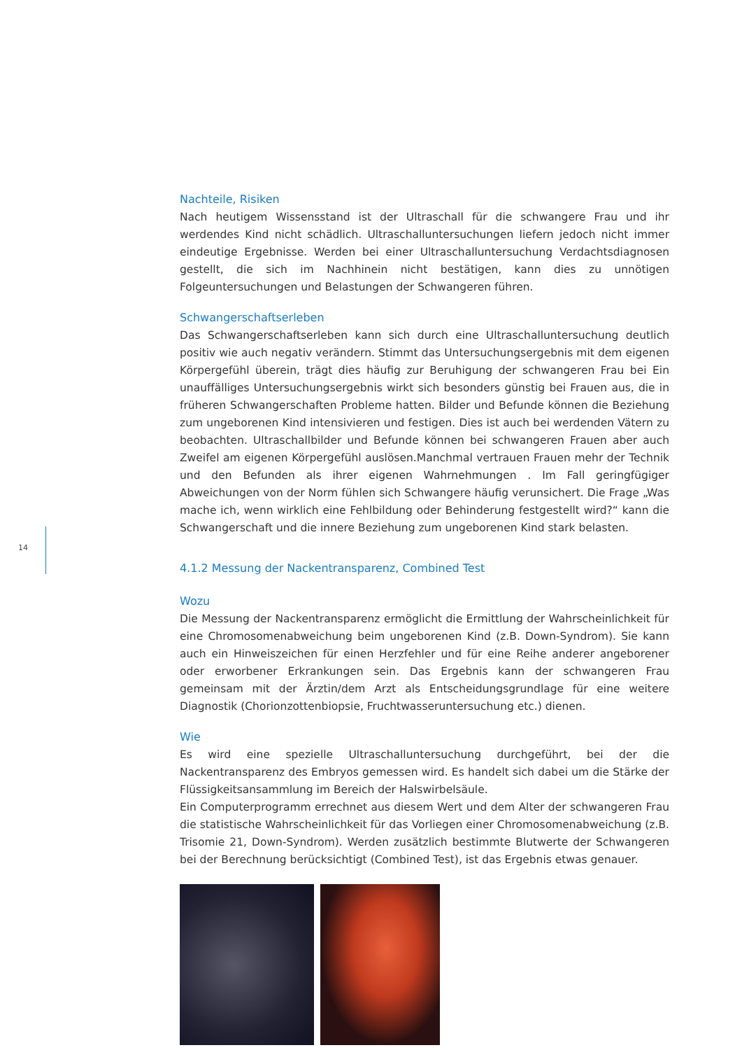14
Nachteile, Risiken
Nach heutigem Wissensstand ist der Ultraschall für die schwangere Frau und ihr werdendes Kind nicht schädlich. Ultraschalluntersuchungen liefern jedoch nicht immer eindeutige Ergebnisse. Werden bei einer Ultraschalluntersuchung Verdachtsdiagnosen gestellt, die sich im Nachhinein nicht bestätigen, kann dies zu unnötigen Folgeuntersuchungen und Belastungen der Schwangeren führen.
Schwangerschaftserleben
Das Schwangerschaftserleben kann sich durch eine Ultraschalluntersuchung deutlich positiv wie auch negativ verändern. Stimmt das Untersuchungsergebnis mit dem eigenen Körpergefühl überein, trägt dies häufig zur Beruhigung der schwangeren Frau bei Ein unauffälliges Untersuchungsergebnis wirkt sich besonders günstig bei Frauen aus, die in früheren Schwangerschaften Probleme hatten. Bilder und Befunde können die Beziehung zum ungeborenen Kind intensivieren und festigen. Dies ist auch bei werdenden Vätern zu beobachten. Ultraschallbilder und Befunde können bei schwangeren Frauen aber auch Zweifel am eigenen Körpergefühl auslösen.Manchmal vertrauen Frauen mehr der Technik und den Befunden als ihrer eigenen Wahrnehmungen . Im Fall geringfügiger Abweichungen von der Norm fühlen sich Schwangere häufig verunsichert. Die Frage „Was mache ich, wenn wirklich eine Fehlbildung oder Behinderung festgestellt wird?“ kann die Schwangerschaft und die innere Beziehung zum ungeborenen Kind stark belasten.
4.1.2 Messung der Nackentransparenz, Combined Test
Wozu
Die Messung der Nackentransparenz ermöglicht die Ermittlung der Wahrscheinlichkeit für eine Chromosomenabweichung beim ungeborenen Kind (z.B. Down-Syndrom). Sie kann auch ein Hinweiszeichen für einen Herzfehler und für eine Reihe anderer angeborener oder erworbener Erkrankungen sein. Das Ergebnis kann der schwangeren Frau gemeinsam mit der Ärztin/dem Arzt als Entscheidungsgrundlage für eine weitere Diagnostik (Chorionzottenbiopsie, Fruchtwasseruntersuchung etc.) dienen.
Wie
Es wird eine spezielle Ultraschalluntersuchung durchgeführt, bei der die Nackentransparenz des Embryos gemessen wird. Es handelt sich dabei um die Stärke der Flüssigkeitsansammlung im Bereich der Halswirbelsäule.
Ein Computerprogramm errechnet aus diesem Wert und dem Alter der schwangeren Frau die statistische Wahrscheinlichkeit für das Vorliegen einer Chromosomenabweichung (z.B. Trisomie 21, Down-Syndrom). Werden zusätzlich bestimmte Blutwerte der Schwangeren bei der Berechnung berücksichtigt (Combined Test), ist das Ergebnis etwas genauer.